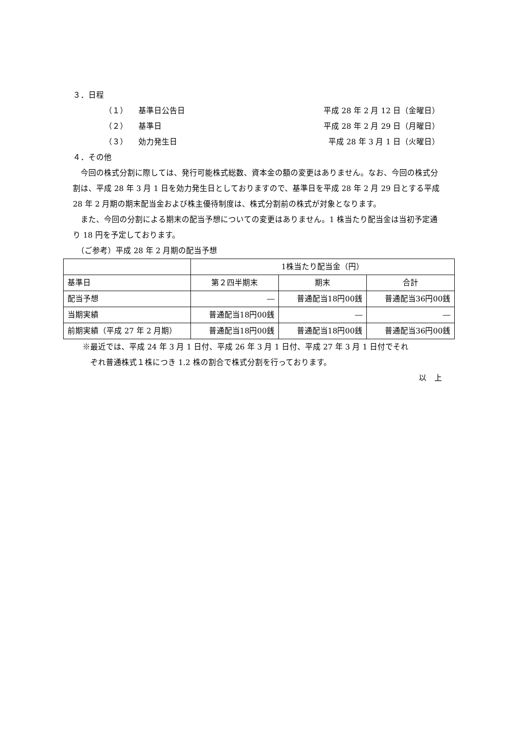３．日程
（１） 基準日公告日 平成 28 年 2 月 12 日（金曜日）
（２） 基準日 平成 28 年 2 月 29 日（月曜日）
（３） 効力発生日 平成 28 年 3 月 1 日（火曜日）
４．その他
　今回の株式分割に際しては、発行可能株式総数、資本金の額の変更はありません。なお、今回の株式分割は、平成 28 年 3 月 1 日を効力発生日としておりますので、基準日を平成 28 年 2 月 29 日とする平成 28 年 2 月期の期末配当金および株主優待制度は、株式分割前の株式が対象となります。
　また、今回の分割による期末の配当予想についての変更はありません。1 株当たり配当金は当初予定通り 18 円を予定しております。
　（ご参考）平成 28 年 2 月期の配当予想
| | 1株当たり配当金（円） | | |
| 基準日 | 第２四半期末 | 期末 | 合計 |
| 配当予想 | ― | 普通配当18円00銭 | 普通配当36円00銭 |
| 当期実績 | 普通配当18円00銭 | ― | ― |
| 前期実績（平成 27 年 2 月期） | 普通配当18円00銭 | 普通配当18円00銭 | 普通配当36円00銭 |
※最近では、平成 24 年 3 月 1 日付、平成 26 年 3 月 1 日付、平成 27 年 3 月 1 日付でそれ
　ぞれ普通株式１株につき 1.2 株の割合で株式分割を行っております。
以　上